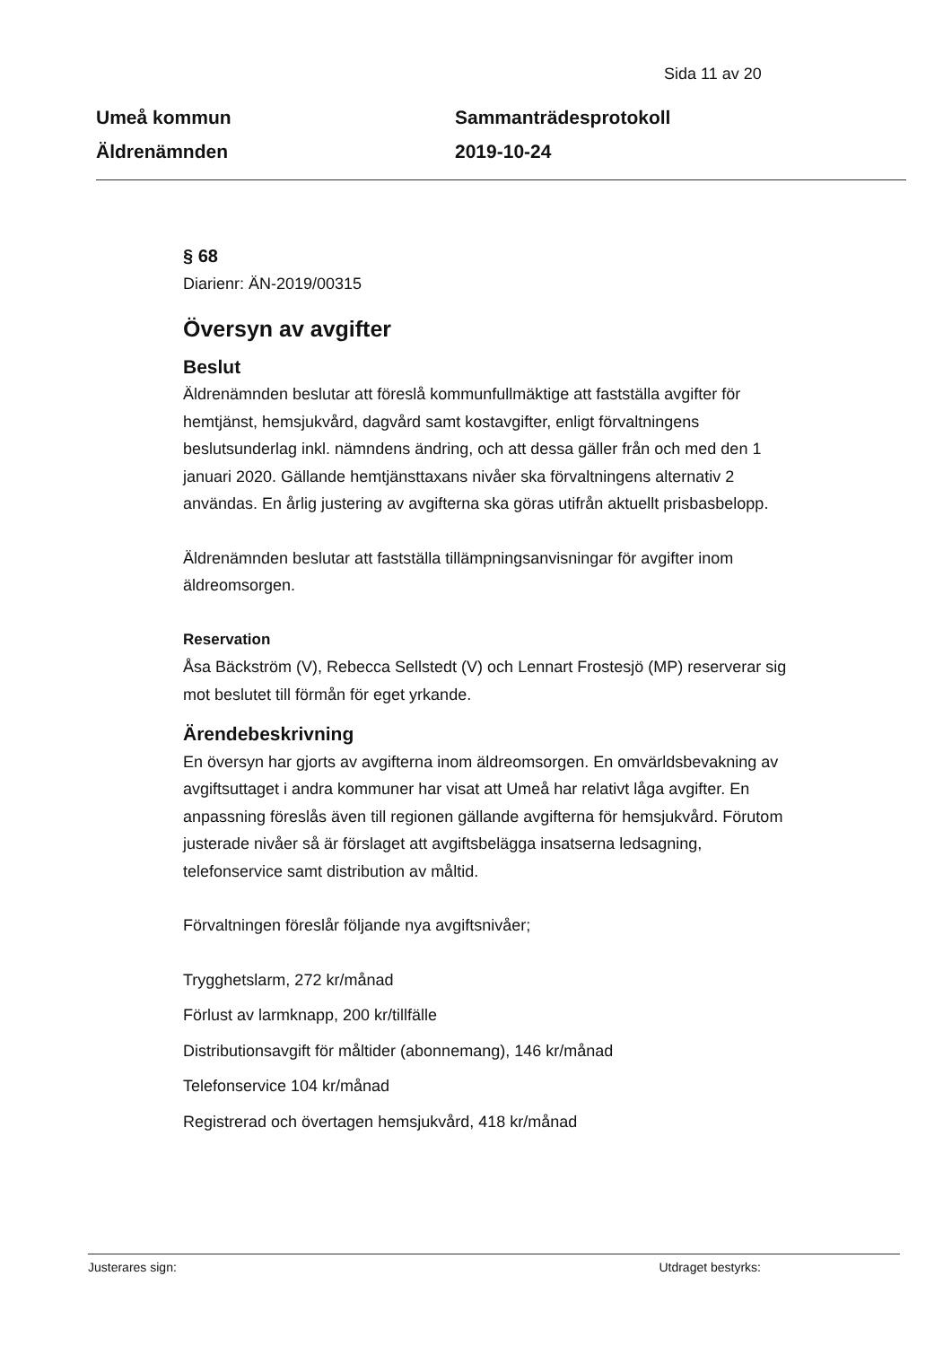Sida 11 av 20
Umeå kommun
Äldrenämnden
Sammanträdesprotokoll
2019-10-24
§ 68
Diarienr: ÄN-2019/00315
Översyn av avgifter
Beslut
Äldrenämnden beslutar att föreslå kommunfullmäktige att fastställa avgifter för hemtjänst, hemsjukvård, dagvård samt kostavgifter, enligt förvaltningens beslutsunderlag inkl. nämndens ändring, och att dessa gäller från och med den 1 januari 2020. Gällande hemtjänsttaxans nivåer ska förvaltningens alternativ 2 användas. En årlig justering av avgifterna ska göras utifrån aktuellt prisbasbelopp.
Äldrenämnden beslutar att fastställa tillämpningsanvisningar för avgifter inom äldreomsorgen.
Reservation
Åsa Bäckström (V), Rebecca Sellstedt (V) och Lennart Frostesjö (MP) reserverar sig mot beslutet till förmån för eget yrkande.
Ärendebeskrivning
En översyn har gjorts av avgifterna inom äldreomsorgen. En omvärldsbevakning av avgiftsuttaget i andra kommuner har visat att Umeå har relativt låga avgifter. En anpassning föreslås även till regionen gällande avgifterna för hemsjukvård. Förutom justerade nivåer så är förslaget att avgiftsbelägga insatserna ledsagning, telefonservice samt distribution av måltid.
Förvaltningen föreslår följande nya avgiftsnivåer;
Trygghetslarm, 272 kr/månad
Förlust av larmknapp, 200 kr/tillfälle
Distributionsavgift för måltider (abonnemang), 146 kr/månad
Telefonservice 104 kr/månad
Registrerad och övertagen hemsjukvård, 418 kr/månad
Justerares sign: Utdraget bestyrks: